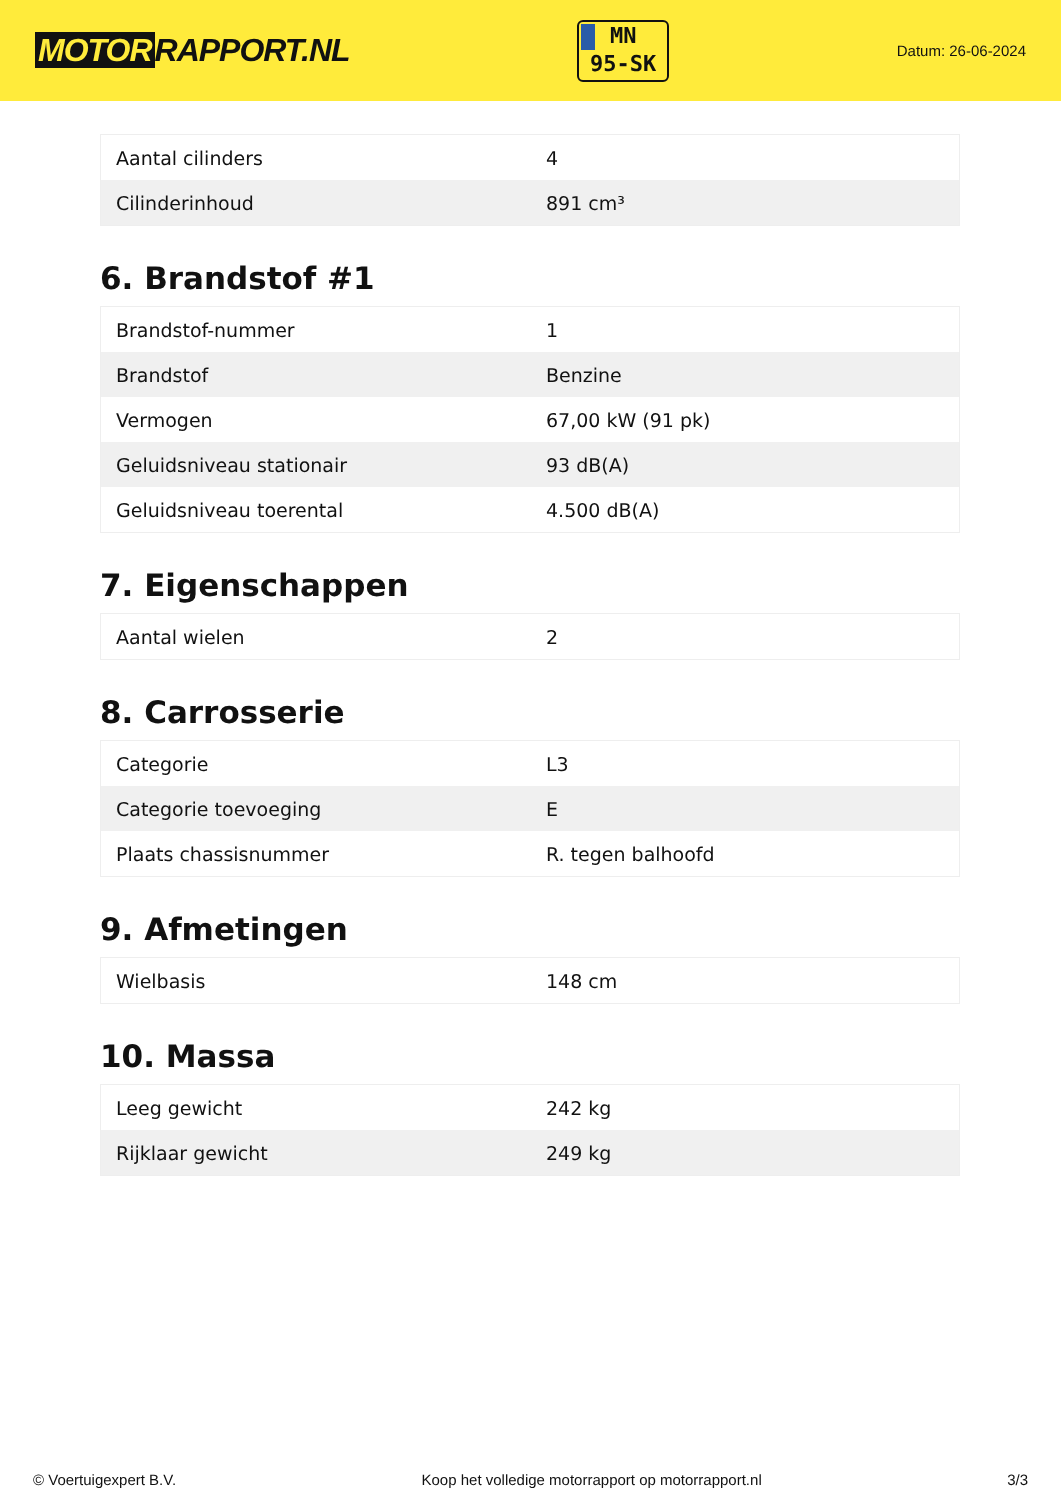MOTOR RAPPORT.NL
MN
95-SK
Datum: 26-06-2024
| Aantal cilinders | 4 |
| Cilinderinhoud | 891 cm³ |
6. Brandstof #1
| Brandstof-nummer | 1 |
| Brandstof | Benzine |
| Vermogen | 67,00 kW (91 pk) |
| Geluidsniveau stationair | 93 dB(A) |
| Geluidsniveau toerental | 4.500 dB(A) |
7. Eigenschappen
| Aantal wielen | 2 |
8. Carrosserie
| Categorie | L3 |
| Categorie toevoeging | E |
| Plaats chassisnummer | R. tegen balhoofd |
9. Afmetingen
| Wielbasis | 148 cm |
10. Massa
| Leeg gewicht | 242 kg |
| Rijklaar gewicht | 249 kg |
© Voertuigexpert B.V. Koop het volledige motorrapport op motorrapport.nl 3/3